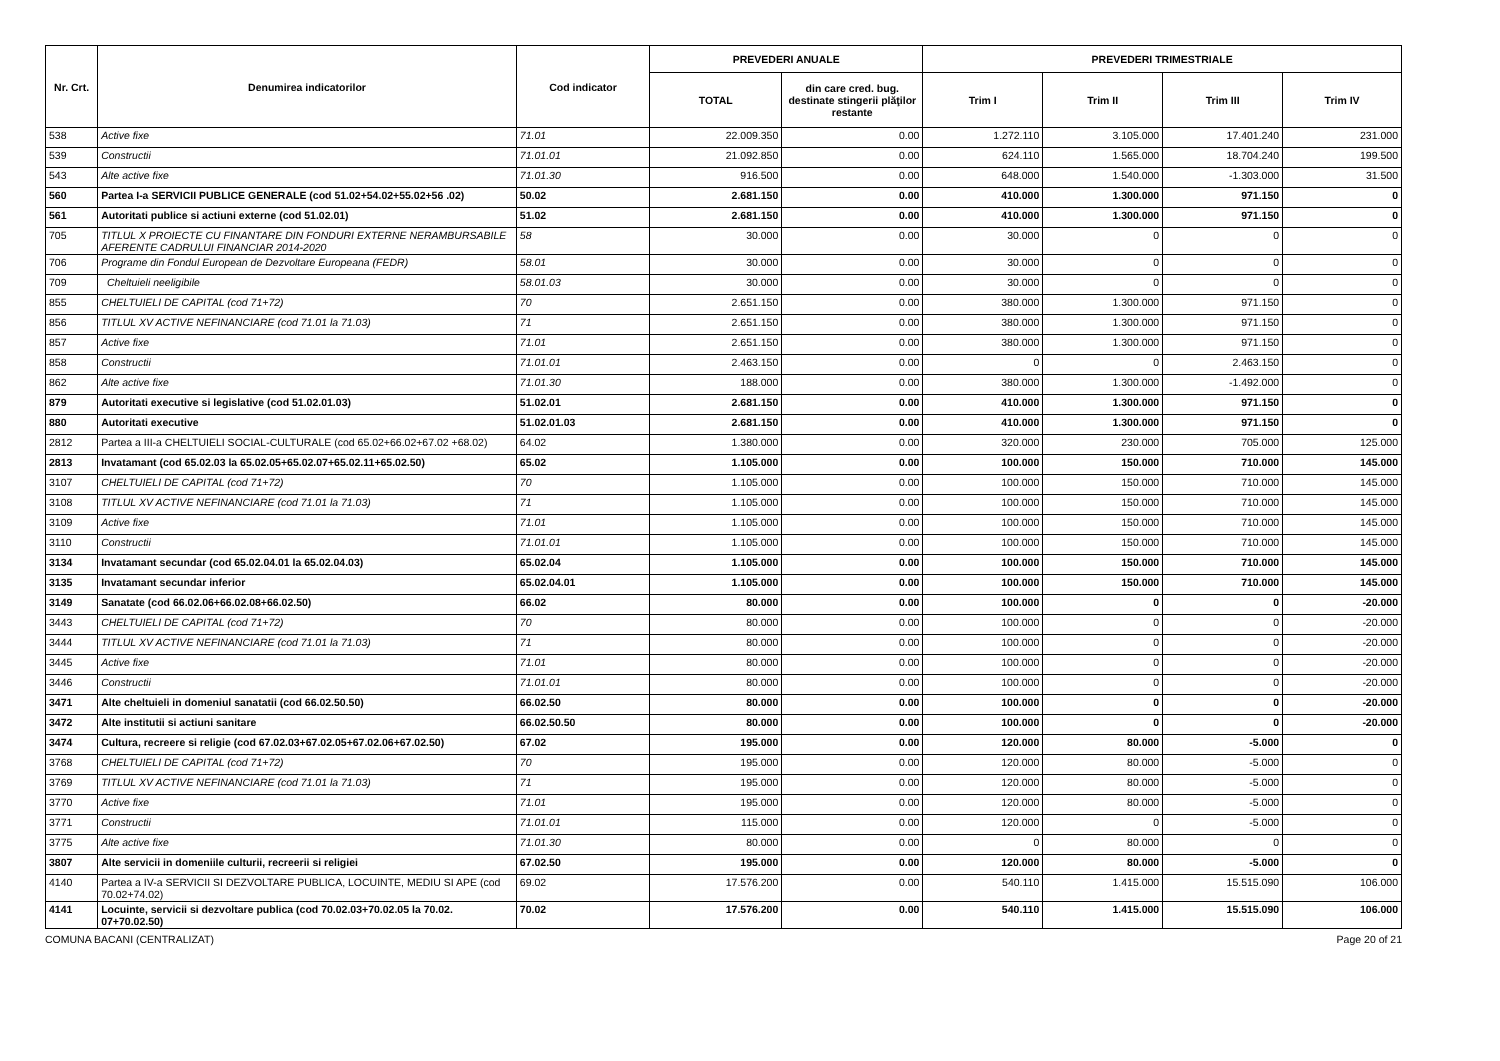| Nr. Crt. | Denumirea indicatorilor | Cod indicator | PREVEDERI ANUALE | | PREVEDERI TRIMESTRIALE | | | |
| --- | --- | --- | --- | --- | --- | --- | --- | --- |
| | | | TOTAL | din care cred. bug. destinate stingerii plăţilor restante | Trim I | Trim II | Trim III | Trim IV |
| 538 | Active fixe | 71.01 | 22.009.350 | 0.00 | 1.272.110 | 3.105.000 | 17.401.240 | 231.000 |
| 539 | Constructii | 71.01.01 | 21.092.850 | 0.00 | 624.110 | 1.565.000 | 18.704.240 | 199.500 |
| 543 | Alte active fixe | 71.01.30 | 916.500 | 0.00 | 648.000 | 1.540.000 | -1.303.000 | 31.500 |
| 560 | Partea I-a SERVICII PUBLICE GENERALE (cod 51.02+54.02+55.02+56 .02) | 50.02 | 2.681.150 | 0.00 | 410.000 | 1.300.000 | 971.150 | 0 |
| 561 | Autoritati publice si actiuni externe (cod 51.02.01) | 51.02 | 2.681.150 | 0.00 | 410.000 | 1.300.000 | 971.150 | 0 |
| 705 | TITLUL X PROIECTE CU FINANTARE DIN FONDURI EXTERNE NERAMBURSABILE AFERENTE CADRULUI FINANCIAR 2014-2020 | 58 | 30.000 | 0.00 | 30.000 | 0 | 0 | 0 |
| 706 | Programe din Fondul European de Dezvoltare Europeana (FEDR) | 58.01 | 30.000 | 0.00 | 30.000 | 0 | 0 | 0 |
| 709 | Cheltuieli neeligibile | 58.01.03 | 30.000 | 0.00 | 30.000 | 0 | 0 | 0 |
| 855 | CHELTUIELI DE CAPITAL (cod 71+72) | 70 | 2.651.150 | 0.00 | 380.000 | 1.300.000 | 971.150 | 0 |
| 856 | TITLUL XV ACTIVE NEFINANCIARE (cod 71.01 la 71.03) | 71 | 2.651.150 | 0.00 | 380.000 | 1.300.000 | 971.150 | 0 |
| 857 | Active fixe | 71.01 | 2.651.150 | 0.00 | 380.000 | 1.300.000 | 971.150 | 0 |
| 858 | Constructii | 71.01.01 | 2.463.150 | 0.00 | 0 | 0 | 2.463.150 | 0 |
| 862 | Alte active fixe | 71.01.30 | 188.000 | 0.00 | 380.000 | 1.300.000 | -1.492.000 | 0 |
| 879 | Autoritati executive si legislative (cod 51.02.01.03) | 51.02.01 | 2.681.150 | 0.00 | 410.000 | 1.300.000 | 971.150 | 0 |
| 880 | Autoritati executive | 51.02.01.03 | 2.681.150 | 0.00 | 410.000 | 1.300.000 | 971.150 | 0 |
| 2812 | Partea a III-a CHELTUIELI SOCIAL-CULTURALE (cod 65.02+66.02+67.02 +68.02) | 64.02 | 1.380.000 | 0.00 | 320.000 | 230.000 | 705.000 | 125.000 |
| 2813 | Invatamant (cod 65.02.03 la 65.02.05+65.02.07+65.02.11+65.02.50) | 65.02 | 1.105.000 | 0.00 | 100.000 | 150.000 | 710.000 | 145.000 |
| 3107 | CHELTUIELI DE CAPITAL (cod 71+72) | 70 | 1.105.000 | 0.00 | 100.000 | 150.000 | 710.000 | 145.000 |
| 3108 | TITLUL XV ACTIVE NEFINANCIARE (cod 71.01 la 71.03) | 71 | 1.105.000 | 0.00 | 100.000 | 150.000 | 710.000 | 145.000 |
| 3109 | Active fixe | 71.01 | 1.105.000 | 0.00 | 100.000 | 150.000 | 710.000 | 145.000 |
| 3110 | Constructii | 71.01.01 | 1.105.000 | 0.00 | 100.000 | 150.000 | 710.000 | 145.000 |
| 3134 | Invatamant secundar (cod 65.02.04.01 la 65.02.04.03) | 65.02.04 | 1.105.000 | 0.00 | 100.000 | 150.000 | 710.000 | 145.000 |
| 3135 | Invatamant secundar inferior | 65.02.04.01 | 1.105.000 | 0.00 | 100.000 | 150.000 | 710.000 | 145.000 |
| 3149 | Sanatate (cod 66.02.06+66.02.08+66.02.50) | 66.02 | 80.000 | 0.00 | 100.000 | 0 | 0 | -20.000 |
| 3443 | CHELTUIELI DE CAPITAL (cod 71+72) | 70 | 80.000 | 0.00 | 100.000 | 0 | 0 | -20.000 |
| 3444 | TITLUL XV ACTIVE NEFINANCIARE (cod 71.01 la 71.03) | 71 | 80.000 | 0.00 | 100.000 | 0 | 0 | -20.000 |
| 3445 | Active fixe | 71.01 | 80.000 | 0.00 | 100.000 | 0 | 0 | -20.000 |
| 3446 | Constructii | 71.01.01 | 80.000 | 0.00 | 100.000 | 0 | 0 | -20.000 |
| 3471 | Alte cheltuieli in domeniul sanatatii (cod 66.02.50.50) | 66.02.50 | 80.000 | 0.00 | 100.000 | 0 | 0 | -20.000 |
| 3472 | Alte institutii si actiuni sanitare | 66.02.50.50 | 80.000 | 0.00 | 100.000 | 0 | 0 | -20.000 |
| 3474 | Cultura, recreere si religie (cod 67.02.03+67.02.05+67.02.06+67.02.50) | 67.02 | 195.000 | 0.00 | 120.000 | 80.000 | -5.000 | 0 |
| 3768 | CHELTUIELI DE CAPITAL (cod 71+72) | 70 | 195.000 | 0.00 | 120.000 | 80.000 | -5.000 | 0 |
| 3769 | TITLUL XV ACTIVE NEFINANCIARE (cod 71.01 la 71.03) | 71 | 195.000 | 0.00 | 120.000 | 80.000 | -5.000 | 0 |
| 3770 | Active fixe | 71.01 | 195.000 | 0.00 | 120.000 | 80.000 | -5.000 | 0 |
| 3771 | Constructii | 71.01.01 | 115.000 | 0.00 | 120.000 | 0 | -5.000 | 0 |
| 3775 | Alte active fixe | 71.01.30 | 80.000 | 0.00 | 0 | 80.000 | 0 | 0 |
| 3807 | Alte servicii in domeniile culturii, recreerii si religiei | 67.02.50 | 195.000 | 0.00 | 120.000 | 80.000 | -5.000 | 0 |
| 4140 | Partea a IV-a SERVICII SI DEZVOLTARE PUBLICA, LOCUINTE, MEDIU SI APE (cod 70.02+74.02) | 69.02 | 17.576.200 | 0.00 | 540.110 | 1.415.000 | 15.515.090 | 106.000 |
| 4141 | Locuinte, servicii si dezvoltare publica (cod 70.02.03+70.02.05 la 70.02. 07+70.02.50) | 70.02 | 17.576.200 | 0.00 | 540.110 | 1.415.000 | 15.515.090 | 106.000 |
COMUNA BACANI (CENTRALIZAT) Page 20 of 21